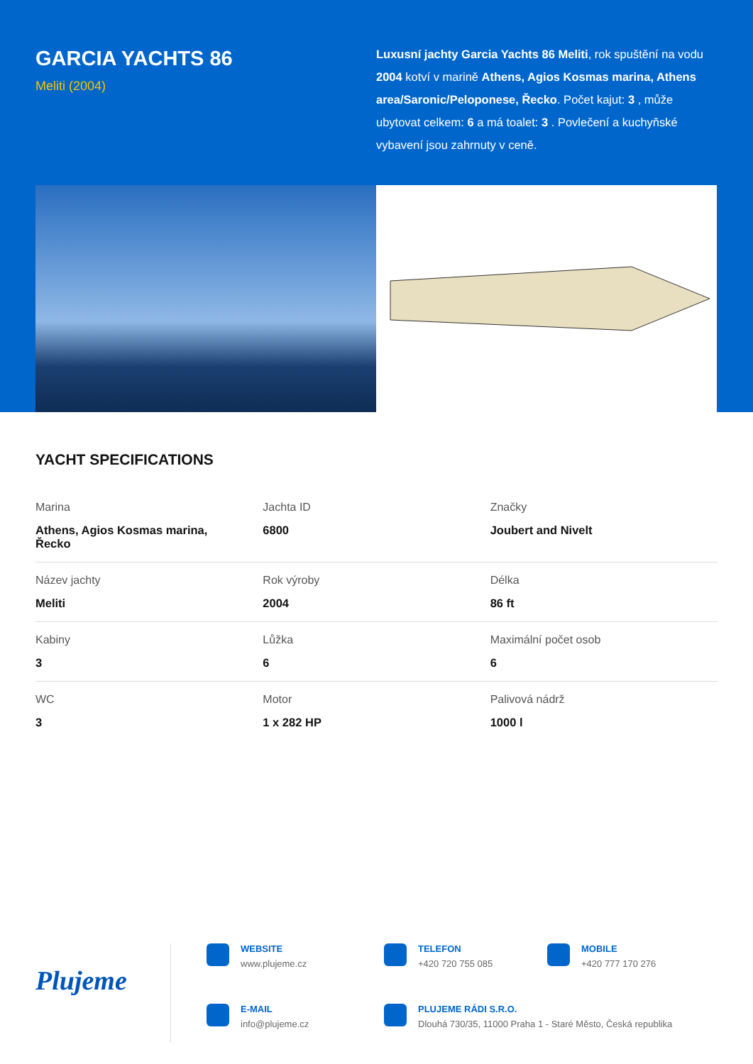GARCIA YACHTS 86
Meliti (2004)
Luxusní jachty Garcia Yachts 86 Meliti, rok spuštění na vodu 2004 kotví v marině Athens, Agios Kosmas marina, Athens area/Saronic/Peloponese, Řecko. Počet kajut: 3 , může ubytovat celkem: 6 a má toalet: 3 . Povlečení a kuchyňské vybavení jsou zahrnuty v ceně.
YACHT SPECIFICATIONS
| Marina Athens, Agios Kosmas marina, Řecko | Jachta ID 6800 | Značky Joubert and Nivelt |
| Název jachty Meliti | Rok výroby 2004 | Délka 86 ft |
| Kabiny 3 | Lůžka 6 | Maximální počet osob 6 |
| WC 3 | Motor 1 x 282 HP | Palivová nádrž 1000 l |
Plujeme
WEBSITE
www.plujeme.cz
TELEFON
+420 720 755 085
MOBILE
+420 777 170 276
E-MAIL
info@plujeme.cz
PLUJEME RÁDI S.R.O.
Dlouhá 730/35, 11000 Praha 1 - Staré Město, Česká republika